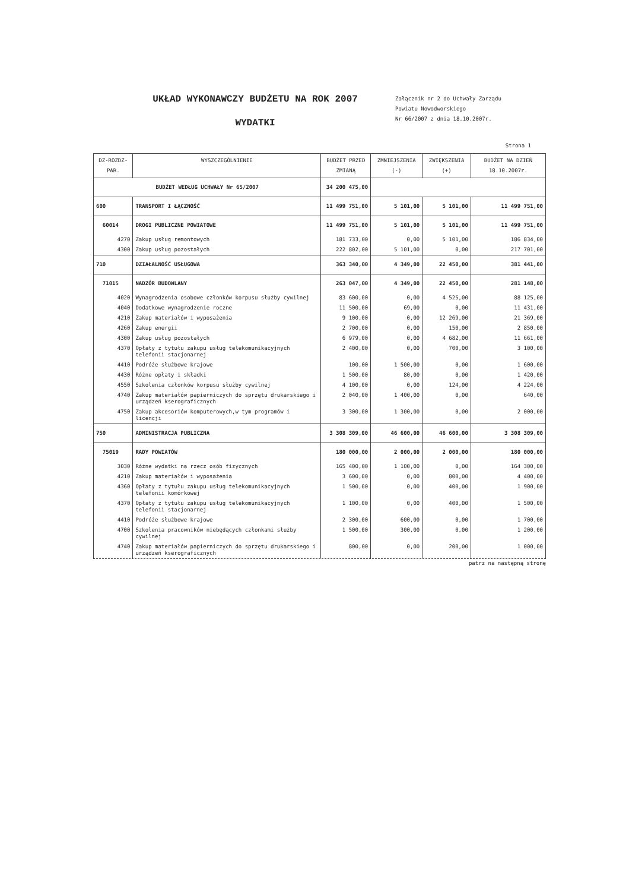UKŁAD WYKONAWCZY BUDŻETU NA ROK 2007
WYDATKI
Załącznik nr 2 do Uchwały Zarządu
Powiatu Nowodworskiego
Nr 66/2007 z dnia 18.10.2007r.
Strona 1
| DZ-ROZDZ-PAR. | WYSZCZEGÓLNIENIE | BUDŻET PRZED ZMIANĄ | ZMNIEJSZENIA (-) | ZWIĘKSZENIA (+) | BUDŻET NA DZIEŃ 18.10.2007r. |
| --- | --- | --- | --- | --- | --- |
| BUDŻET WEDŁUG UCHWAŁY Nr 65/2007 | | 34 200 475,00 | | | |
| 600 | TRANSPORT I ŁĄCZNOŚĆ | 11 499 751,00 | 5 101,00 | 5 101,00 | 11 499 751,00 |
| 60014 | DROGI PUBLICZNE POWIATOWE | 11 499 751,00 | 5 101,00 | 5 101,00 | 11 499 751,00 |
| 4270 | Zakup usług remontowych | 181 733,00 | 0,00 | 5 101,00 | 186 834,00 |
| 4300 | Zakup usług pozostałych | 222 802,00 | 5 101,00 | 0,00 | 217 701,00 |
| 710 | DZIAŁALNOŚĆ USŁUGOWA | 363 340,00 | 4 349,00 | 22 450,00 | 381 441,00 |
| 71015 | NADZÓR BUDOWLANY | 263 047,00 | 4 349,00 | 22 450,00 | 281 148,00 |
| 4020 | Wynagrodzenia osobowe członków korpusu służby cywilnej | 83 600,00 | 0,00 | 4 525,00 | 88 125,00 |
| 4040 | Dodatkowe wynagrodzenie roczne | 11 500,00 | 69,00 | 0,00 | 11 431,00 |
| 4210 | Zakup materiałów i wyposażenia | 9 100,00 | 0,00 | 12 269,00 | 21 369,00 |
| 4260 | Zakup energii | 2 700,00 | 0,00 | 150,00 | 2 850,00 |
| 4300 | Zakup usług pozostałych | 6 979,00 | 0,00 | 4 682,00 | 11 661,00 |
| 4370 | Opłaty z tytułu zakupu usług telekomunikacyjnych telefonii stacjonarnej | 2 400,00 | 0,00 | 700,00 | 3 100,00 |
| 4410 | Podróże służbowe krajowe | 100,00 | 1 500,00 | 0,00 | 1 600,00 |
| 4430 | Różne opłaty i składki | 1 500,00 | 80,00 | 0,00 | 1 420,00 |
| 4550 | Szkolenia członków korpusu służby cywilnej | 4 100,00 | 0,00 | 124,00 | 4 224,00 |
| 4740 | Zakup materiałów papierniczych do sprzętu drukarskiego i urządzeń kserograficznych | 2 040,00 | 1 400,00 | 0,00 | 640,00 |
| 4750 | Zakup akcesoriów komputerowych,w tym programów i licencji | 3 300,00 | 1 300,00 | 0,00 | 2 000,00 |
| 750 | ADMINISTRACJA PUBLICZNA | 3 308 309,00 | 46 600,00 | 46 600,00 | 3 308 309,00 |
| 75019 | RADY POWIATÓW | 180 000,00 | 2 000,00 | 2 000,00 | 180 000,00 |
| 3030 | Różne wydatki na rzecz osób fizycznych | 165 400,00 | 1 100,00 | 0,00 | 164 300,00 |
| 4210 | Zakup materiałów i wyposażenia | 3 600,00 | 0,00 | 800,00 | 4 400,00 |
| 4360 | Opłaty z tytułu zakupu usług telekomunikacyjnych telefonii komórkowej | 1 500,00 | 0,00 | 400,00 | 1 900,00 |
| 4370 | Opłaty z tytułu zakupu usług telekomunikacyjnych telefonii stacjonarnej | 1 100,00 | 0,00 | 400,00 | 1 500,00 |
| 4410 | Podróże służbowe krajowe | 2 300,00 | 600,00 | 0,00 | 1 700,00 |
| 4700 | Szkolenia pracowników niebędących członkami służby cywilnej | 1 500,00 | 300,00 | 0,00 | 1 200,00 |
| 4740 | Zakup materiałów papierniczych do sprzętu drukarskiego i urządzeń kserograficznych | 800,00 | 0,00 | 200,00 | 1 000,00 |
patrz na następną stronę